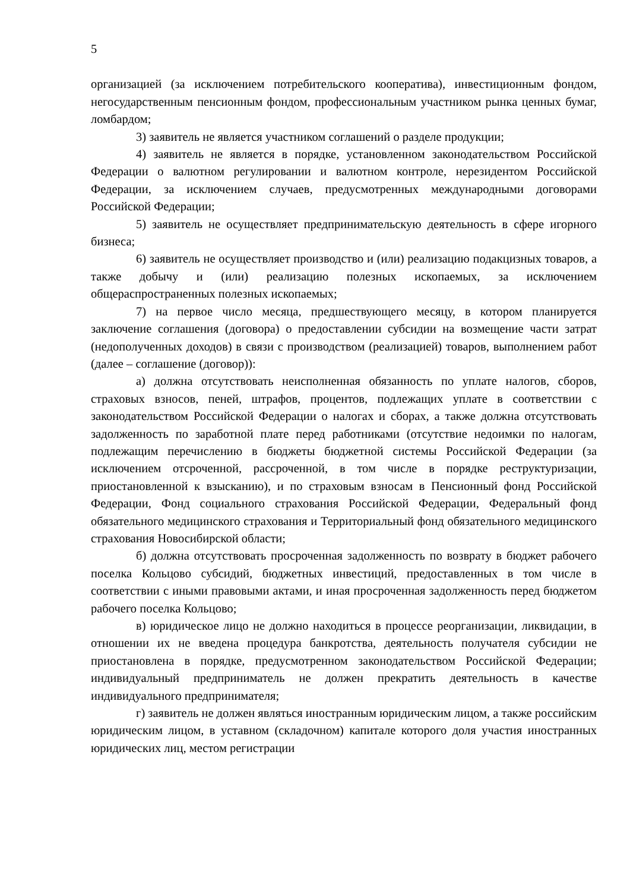5
организацией (за исключением потребительского кооператива), инвестиционным фондом, негосударственным пенсионным фондом, профессиональным участником рынка ценных бумаг, ломбардом;
3) заявитель не является участником соглашений о разделе продукции;
4) заявитель не является в порядке, установленном законодательством Российской Федерации о валютном регулировании и валютном контроле, нерезидентом Российской Федерации, за исключением случаев, предусмотренных международными договорами Российской Федерации;
5) заявитель не осуществляет предпринимательскую деятельность в сфере игорного бизнеса;
6) заявитель не осуществляет производство и (или) реализацию подакцизных товаров, а также добычу и (или) реализацию полезных ископаемых, за исключением общераспространенных полезных ископаемых;
7) на первое число месяца, предшествующего месяцу, в котором планируется заключение соглашения (договора) о предоставлении субсидии на возмещение части затрат (недополученных доходов) в связи с производством (реализацией) товаров, выполнением работ (далее – соглашение (договор)):
а) должна отсутствовать неисполненная обязанность по уплате налогов, сборов, страховых взносов, пеней, штрафов, процентов, подлежащих уплате в соответствии с законодательством Российской Федерации о налогах и сборах, а также должна отсутствовать задолженность по заработной плате перед работниками (отсутствие недоимки по налогам, подлежащим перечислению в бюджеты бюджетной системы Российской Федерации (за исключением отсроченной, рассроченной, в том числе в порядке реструктуризации, приостановленной к взысканию), и по страховым взносам в Пенсионный фонд Российской Федерации, Фонд социального страхования Российской Федерации, Федеральный фонд обязательного медицинского страхования и Территориальный фонд обязательного медицинского страхования Новосибирской области;
б) должна отсутствовать просроченная задолженность по возврату в бюджет рабочего поселка Кольцово субсидий, бюджетных инвестиций, предоставленных в том числе в соответствии с иными правовыми актами, и иная просроченная задолженность перед бюджетом рабочего поселка Кольцово;
в) юридическое лицо не должно находиться в процессе реорганизации, ликвидации, в отношении их не введена процедура банкротства, деятельность получателя субсидии не приостановлена в порядке, предусмотренном законодательством Российской Федерации; индивидуальный предприниматель не должен прекратить деятельность в качестве индивидуального предпринимателя;
г) заявитель не должен являться иностранным юридическим лицом, а также российским юридическим лицом, в уставном (складочном) капитале которого доля участия иностранных юридических лиц, местом регистрации